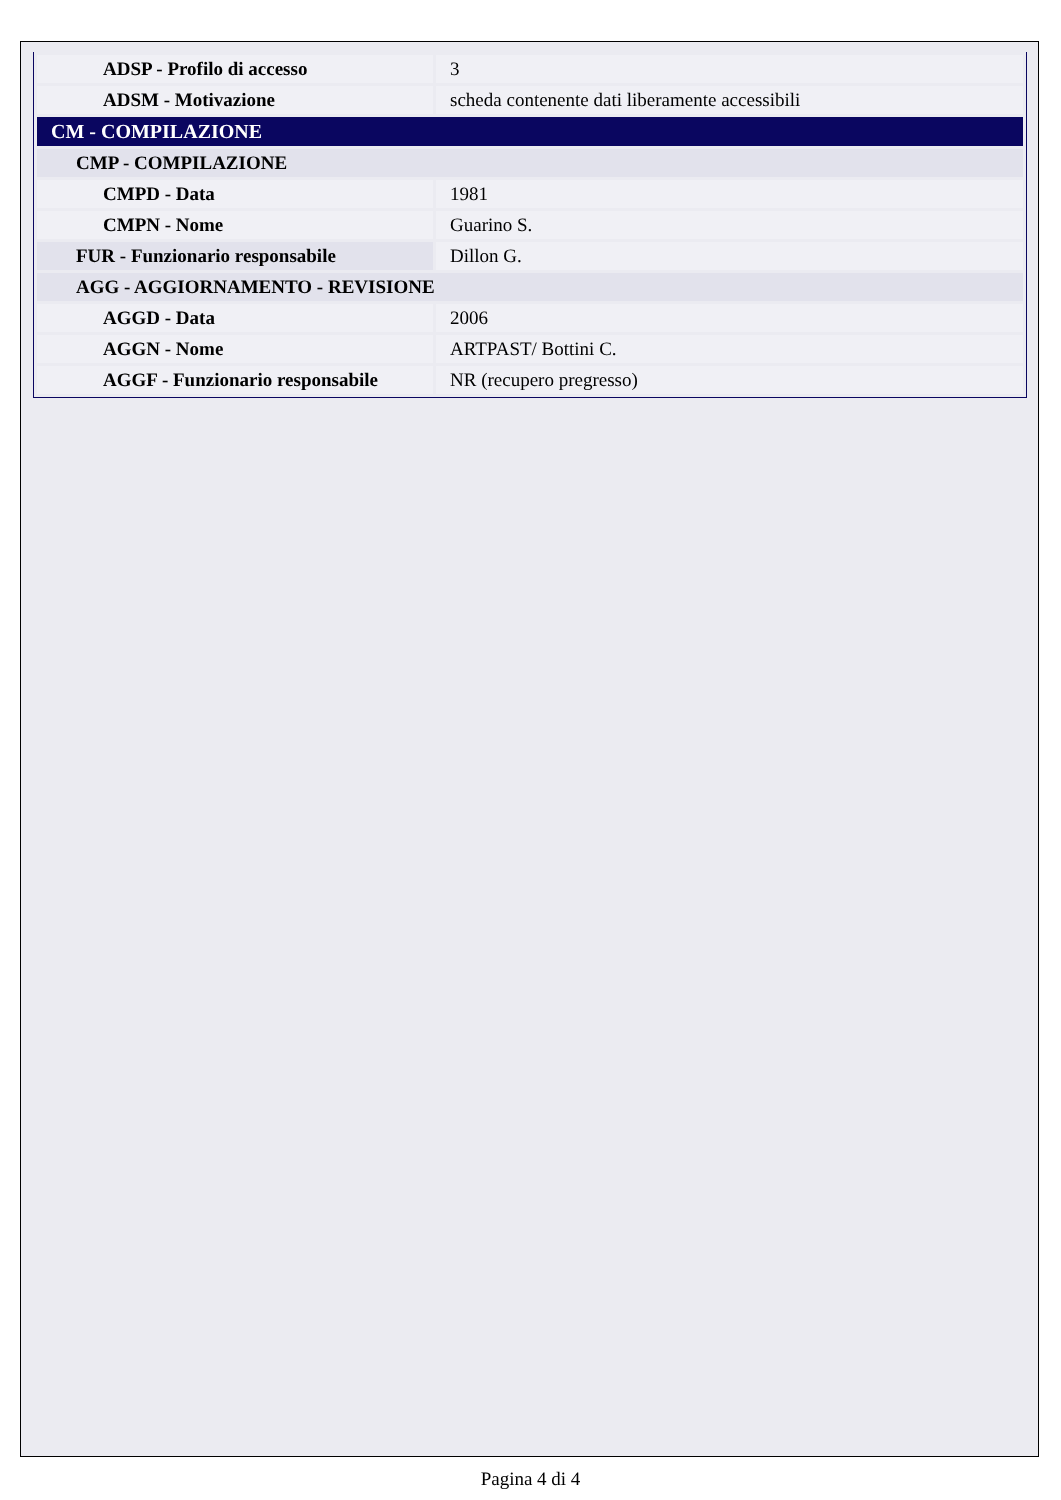| ADSP - Profilo di accesso | 3 |
| ADSM - Motivazione | scheda contenente dati liberamente accessibili |
| CM - COMPILAZIONE | |
| CMP - COMPILAZIONE | |
| CMPD - Data | 1981 |
| CMPN - Nome | Guarino S. |
| FUR - Funzionario responsabile | Dillon G. |
| AGG - AGGIORNAMENTO - REVISIONE | |
| AGGD - Data | 2006 |
| AGGN - Nome | ARTPAST/ Bottini C. |
| AGGF - Funzionario responsabile | NR (recupero pregresso) |
Pagina 4 di 4